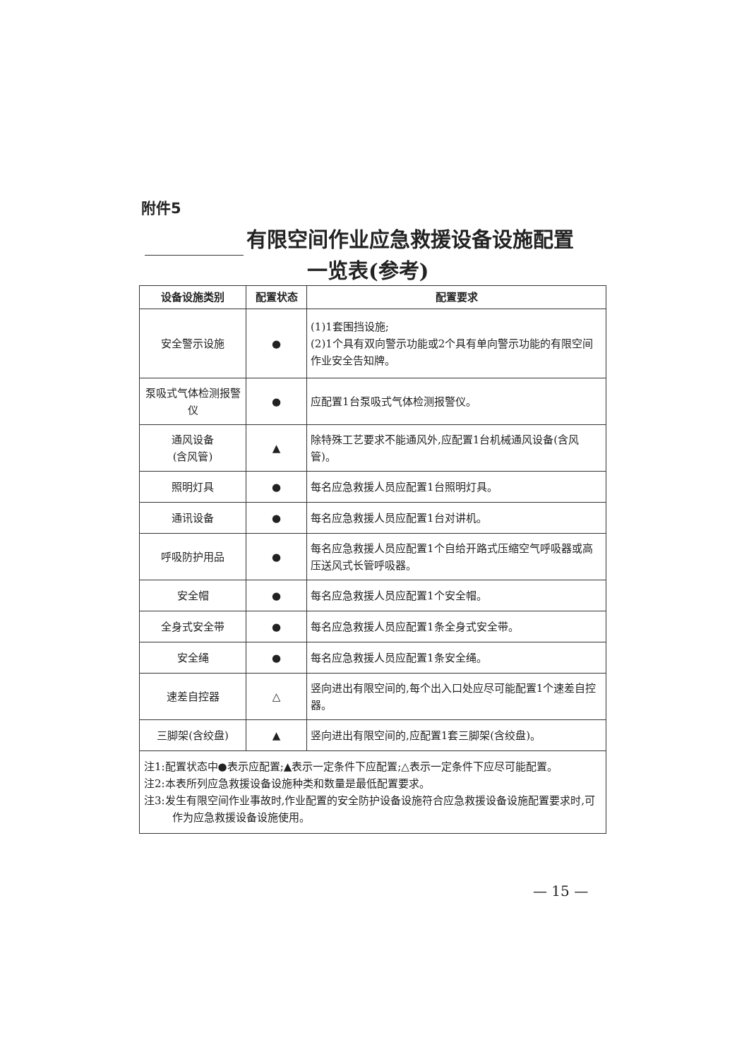附件5
有限空间作业应急救援设备设施配置
一览表(参考)
| 设备设施类别 | 配置状态 | 配置要求 |
| --- | --- | --- |
| 安全警示设施 | ● | (1)1套围挡设施; (2)1个具有双向警示功能或2个具有单向警示功能的有限空间作业安全告知牌。 |
| 泵吸式气体检测报警仪 | ● | 应配置1台泵吸式气体检测报警仪。 |
| 通风设备 (含风管) | ▲ | 除特殊工艺要求不能通风外,应配置1台机械通风设备(含风管)。 |
| 照明灯具 | ● | 每名应急救援人员应配置1台照明灯具。 |
| 通讯设备 | ● | 每名应急救援人员应配置1台对讲机。 |
| 呼吸防护用品 | ● | 每名应急救援人员应配置1个自给开路式压缩空气呼吸器或高压送风式长管呼吸器。 |
| 安全帽 | ● | 每名应急救援人员应配置1个安全帽。 |
| 全身式安全带 | ● | 每名应急救援人员应配置1条全身式安全带。 |
| 安全绳 | ● | 每名应急救援人员应配置1条安全绳。 |
| 速差自控器 | △ | 竖向进出有限空间的,每个出入口处应尽可能配置1个速差自控器。 |
| 三脚架(含绞盘) | ▲ | 竖向进出有限空间的,应配置1套三脚架(含绞盘)。 |
| 注1:配置状态中●表示应配置;▲表示一定条件下应配置;△表示一定条件下应尽可能配置。 注2:本表所列应急救援设备设施种类和数量是最低配置要求。 注3:发生有限空间作业事故时,作业配置的安全防护设备设施符合应急救援设备设施配置要求时,可作为应急救援设备设施使用。 | | |
— 15 —